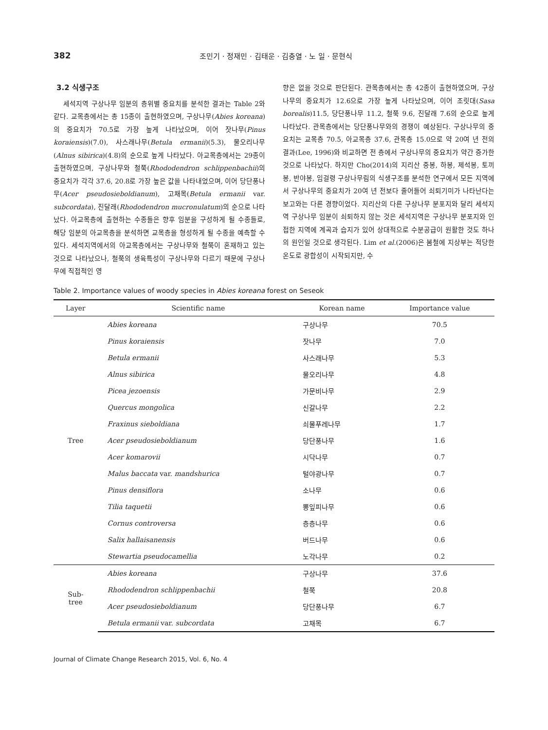382 조민기 · 정재민 · 김태운 · 김충열 · 노 일 · 문현식
3.2 식생구조
세석지역 구상나무 임분의 층위별 중요치를 분석한 결과는 Table 2와 같다. 교목층에서는 총 15종이 출현하였으며, 구상나무(Abies koreana)의 중요치가 70.5로 가장 높게 나타났으며, 이어 잣나무(Pinus koraiensis)(7.0), 사스래나무(Betula ermanii)(5.3), 물오리나무(Alnus sibirica)(4.8)의 순으로 높게 나타났다. 아교목층에서는 29종이 출현하였으며, 구상나무와 철쭉(Rhododendron schlippenbachii)의 중요치가 각각 37.6, 20.8로 가장 높은 값을 나타내었으며, 이어 당단풍나무(Acer pseudosieboldianum), 고채목(Betula ermanii var. subcordata), 진달래(Rhododendron mucronulatum)의 순으로 나타났다. 아교목층에 출현하는 수종들은 향후 임분을 구성하게 될 수종들로, 해당 임분의 아교목층을 분석하면 교목층을 형성하게 될 수종을 예측할 수 있다. 세석지역에서의 아교목층에서는 구상나무와 철쭉이 혼재하고 있는 것으로 나타났으나, 철쭉의 생육특성이 구상나무와 다르기 때문에 구상나무에 직접적인 영
향은 없을 것으로 판단된다. 관목층에서는 총 42종이 출현하였으며, 구상나무의 중요치가 12.6으로 가장 높게 나타났으며, 이어 조릿대(Sasa borealis)11.5, 당단풍나무 11.2, 철쭉 9.6, 진달래 7.6의 순으로 높게 나타났다. 관목층에서는 당단풍나무와의 경쟁이 예상된다. 구상나무의 중요치는 교목층 70.5, 아교목층 37.6, 관목층 15.0으로 약 20여 년 전의 결과(Lee, 1996)와 비교하면 전 층에서 구상나무의 중요치가 약간 증가한 것으로 나타났다. 하지만 Cho(2014)의 지리산 중봉, 하봉, 제석봉, 토끼봉, 반야봉, 임걸령 구상나무림의 식생구조를 분석한 연구에서 모든 지역에서 구상나무의 중요치가 20여 년 전보다 줄어들어 쇠퇴기미가 나타난다는 보고와는 다른 경향이었다. 지리산의 다른 구상나무 분포지와 달리 세석지역 구상나무 임분이 쇠퇴하지 않는 것은 세석지역은 구상나무 분포지와 인접한 지역에 계곡과 습지가 있어 상대적으로 수분공급이 원활한 것도 하나의 원인일 것으로 생각된다. Lim et al.(2006)은 봄철에 지상부는 적당한 온도로 광합성이 시작되지만, 수
Table 2. Importance values of woody species in Abies koreana forest on Seseok
| Layer | Scientific name | Korean name | Importance value |
| --- | --- | --- | --- |
| Tree | Abies koreana | 구상나무 | 70.5 |
| | Pinus koraiensis | 잣나무 | 7.0 |
| | Betula ermanii | 사스래나무 | 5.3 |
| | Alnus sibirica | 물오리나무 | 4.8 |
| | Picea jezoensis | 가문비나무 | 2.9 |
| | Quercus mongolica | 신갈나무 | 2.2 |
| | Fraxinus sieboldiana | 쇠물푸레나무 | 1.7 |
| | Acer pseudosieboldianum | 당단풍나무 | 1.6 |
| | Acer komarovii | 시닥나무 | 0.7 |
| | Malus baccata var. mandshurica | 털야광나무 | 0.7 |
| | Pinus densiflora | 소나무 | 0.6 |
| | Tilia taquetii | 뽕잎피나무 | 0.6 |
| | Cornus controversa | 층층나무 | 0.6 |
| | Salix hallaisanensis | 버드나무 | 0.6 |
| | Stewartia pseudocamellia | 노각나무 | 0.2 |
| Sub- tree | Abies koreana | 구상나무 | 37.6 |
| | Rhododendron schlippenbachii | 철쭉 | 20.8 |
| | Acer pseudosieboldianum | 당단풍나무 | 6.7 |
| | Betula ermanii var. subcordata | 고채목 | 6.7 |
Journal of Climate Change Research 2015, Vol. 6, No. 4